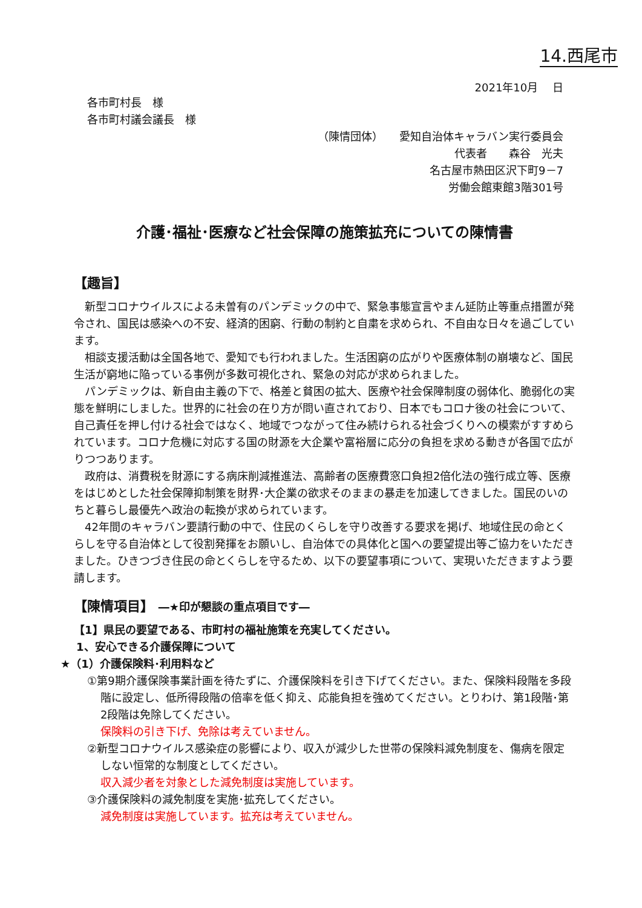14.西尾市
2021年10月　 日
各市町村長　様
各市町村議会議長　様
（陳情団体）　　愛知自治体キャラバン実行委員会
代表者　　森谷　光夫
名古屋市熱田区沢下町9－7
労働会館東館3階301号
介護･福祉･医療など社会保障の施策拡充についての陳情書
【趣旨】
新型コロナウイルスによる未曽有のパンデミックの中で、緊急事態宣言やまん延防止等重点措置が発令され、国民は感染への不安、経済的困窮、行動の制約と自粛を求められ、不自由な日々を過ごしています。
相談支援活動は全国各地で、愛知でも行われました。生活困窮の広がりや医療体制の崩壊など、国民生活が窮地に陥っている事例が多数可視化され、緊急の対応が求められました。
パンデミックは、新自由主義の下で、格差と貧困の拡大、医療や社会保障制度の弱体化、脆弱化の実態を鮮明にしました。世界的に社会の在り方が問い直されており、日本でもコロナ後の社会について、自己責任を押し付ける社会ではなく、地域でつながって住み続けられる社会づくりへの模索がすすめられています。コロナ危機に対応する国の財源を大企業や富裕層に応分の負担を求める動きが各国で広がりつつあります。
政府は、消費税を財源にする病床削減推進法、高齢者の医療費窓口負担2倍化法の強行成立等、医療をはじめとした社会保障抑制策を財界･大企業の欲求そのままの暴走を加速してきました。国民のいのちと暮らし最優先へ政治の転換が求められています。
42年間のキャラバン要請行動の中で、住民のくらしを守り改善する要求を掲げ、地域住民の命とくらしを守る自治体として役割発揮をお願いし、自治体での具体化と国への要望提出等ご協力をいただきました。ひきつづき住民の命とくらしを守るため、以下の要望事項について、実現いただきますよう要請します。
【陳情項目】 ―★印が懇談の重点項目です―
【1】県民の要望である、市町村の福祉施策を充実してください。
1、安心できる介護保障について
★（1）介護保険料･利用料など
①第9期介護保険事業計画を待たずに、介護保険料を引き下げてください。また、保険料段階を多段階に設定し、低所得段階の倍率を低く抑え、応能負担を強めてください。とりわけ、第1段階･第2段階は免除してください。
保険料の引き下げ、免除は考えていません。
②新型コロナウイルス感染症の影響により、収入が減少した世帯の保険料減免制度を、傷病を限定しない恒常的な制度としてください。
収入減少者を対象とした減免制度は実施しています。
③介護保険料の減免制度を実施･拡充してください。
減免制度は実施しています。拡充は考えていません。